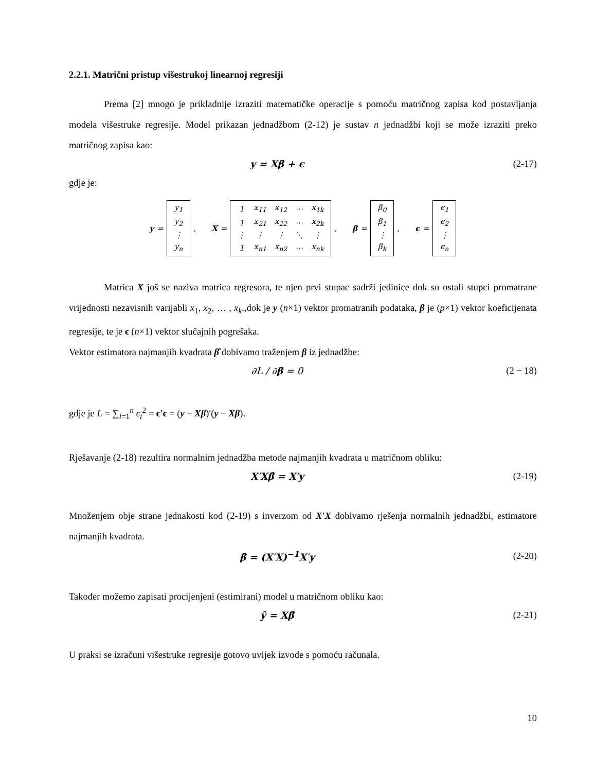2.2.1. Matrični pristup višestrukoj linearnoj regresiji
Prema [2] mnogo je prikladnije izraziti matematičke operacije s pomoću matričnog zapisa kod postavljanja modela višestruke regresije. Model prikazan jednadžbom (2-12) je sustav n jednadžbi koji se može izraziti preko matričnog zapisa kao:
y = Xβ + ϵ (2-17)
gdje je:
y =
| y<sub>1</sub> |
| y<sub>2</sub> |
| ⋮ |
| y<sub>n</sub> |
,
X =
| 1 | x<sub>11</sub> | x<sub>12</sub> | ⋯ | x<sub>1k</sub> |
| 1 | x<sub>21</sub> | x<sub>22</sub> | ⋯ | x<sub>2k</sub> |
| ⋮ | ⋮ | ⋮ | ⋱ | ⋮ |
| 1 | x<sub>n1</sub> | x<sub>n2</sub> | ⋯ | x<sub>nk</sub> |
,
β =
| β<sub>0</sub> |
| β<sub>1</sub> |
| ⋮ |
| β<sub>k</sub> |
,
ϵ =
| ϵ<sub>1</sub> |
| ϵ<sub>2</sub> |
| ⋮ |
| ϵ<sub>n</sub> |
Matrica X još se naziva matrica regresora, te njen prvi stupac sadrži jedinice dok su ostali stupci promatrane vrijednosti nezavisnih varijabli x<sub>1</sub>, x<sub>2</sub>, … , x<sub>k</sub>.,dok je y (n×1) vektor promatranih podataka, β je (p×1) vektor koeficijenata regresije, te je ϵ (n×1) vektor slučajnih pogrešaka.
Vektor estimatora najmanjih kvadrata β̂ dobivamo traženjem β iz jednadžbe:
∂L / ∂β = 0 (2 − 18)
gdje je L = ∑<sub>i=1</sub><sup>n</sup> ϵ<sub>i</sub><sup>2</sup> = ϵ′ϵ = (y − Xβ)′(y − Xβ).
Rješavanje (2-18) rezultira normalnim jednadžba metode najmanjih kvadrata u matričnom obliku:
X′Xβ̂ = X′y (2-19)
Množenjem obje strane jednakosti kod (2-19) s inverzom od X′X dobivamo rješenja normalnih jednadžbi, estimatore najmanjih kvadrata.
β̂ = (X′X)<sup>−1</sup>X′y (2-20)
Također možemo zapisati procijenjeni (estimirani) model u matričnom obliku kao:
ŷ = Xβ̂ (2-21)
U praksi se izračuni višestruke regresije gotovo uvijek izvode s pomoću računala.
10